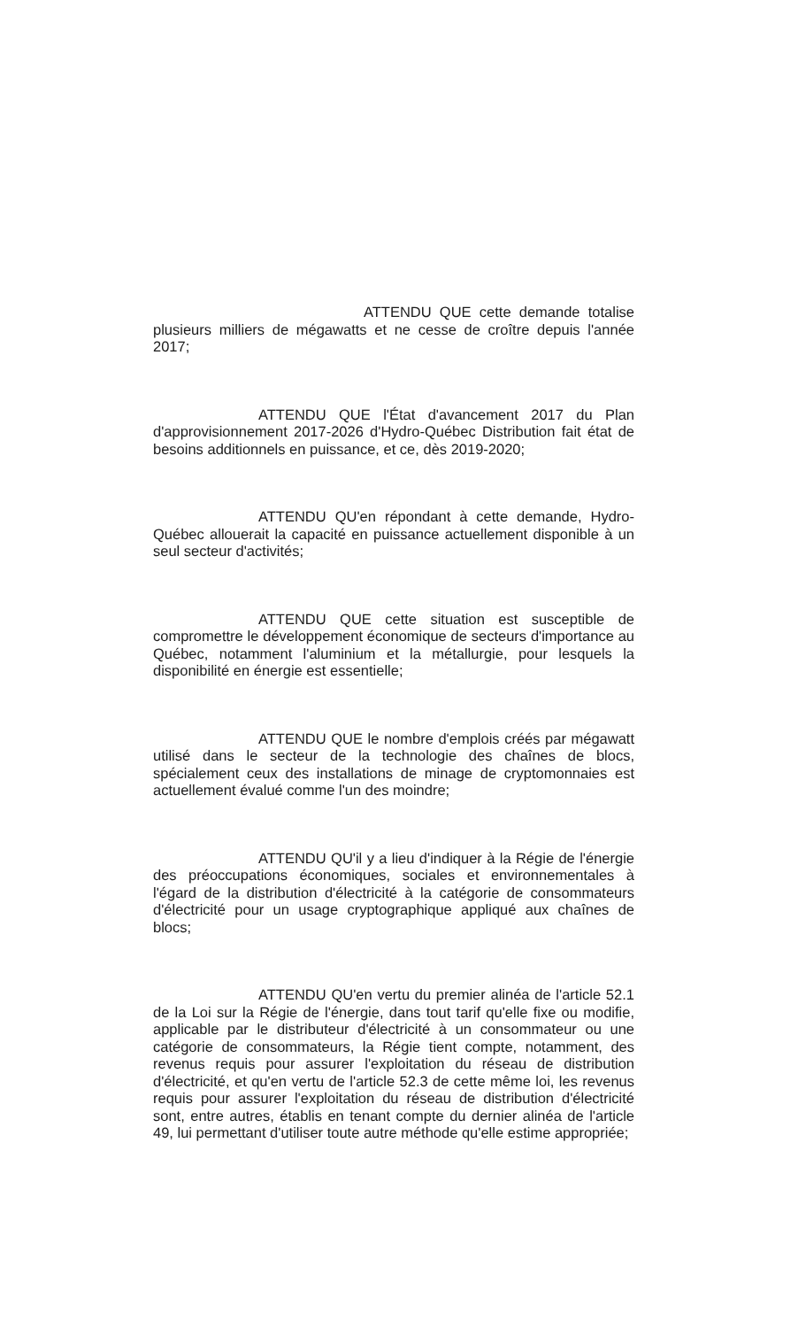ATTENDU QUE cette demande totalise plusieurs milliers de mégawatts et ne cesse de croître depuis l'année 2017;
ATTENDU QUE l'État d'avancement 2017 du Plan d'approvisionnement 2017-2026 d'Hydro-Québec Distribution fait état de besoins additionnels en puissance, et ce, dès 2019-2020;
ATTENDU QU'en répondant à cette demande, Hydro-Québec allouerait la capacité en puissance actuellement disponible à un seul secteur d'activités;
ATTENDU QUE cette situation est susceptible de compromettre le développement économique de secteurs d'importance au Québec, notamment l'aluminium et la métallurgie, pour lesquels la disponibilité en énergie est essentielle;
ATTENDU QUE le nombre d'emplois créés par mégawatt utilisé dans le secteur de la technologie des chaînes de blocs, spécialement ceux des installations de minage de cryptomonnaies est actuellement évalué comme l'un des moindre;
ATTENDU QU'il y a lieu d'indiquer à la Régie de l'énergie des préoccupations économiques, sociales et environnementales à l'égard de la distribution d'électricité à la catégorie de consommateurs d'électricité pour un usage cryptographique appliqué aux chaînes de blocs;
ATTENDU QU'en vertu du premier alinéa de l'article 52.1 de la Loi sur la Régie de l'énergie, dans tout tarif qu'elle fixe ou modifie, applicable par le distributeur d'électricité à un consommateur ou une catégorie de consommateurs, la Régie tient compte, notamment, des revenus requis pour assurer l'exploitation du réseau de distribution d'électricité, et qu'en vertu de l'article 52.3 de cette même loi, les revenus requis pour assurer l'exploitation du réseau de distribution d'électricité sont, entre autres, établis en tenant compte du dernier alinéa de l'article 49, lui permettant d'utiliser toute autre méthode qu'elle estime appropriée;